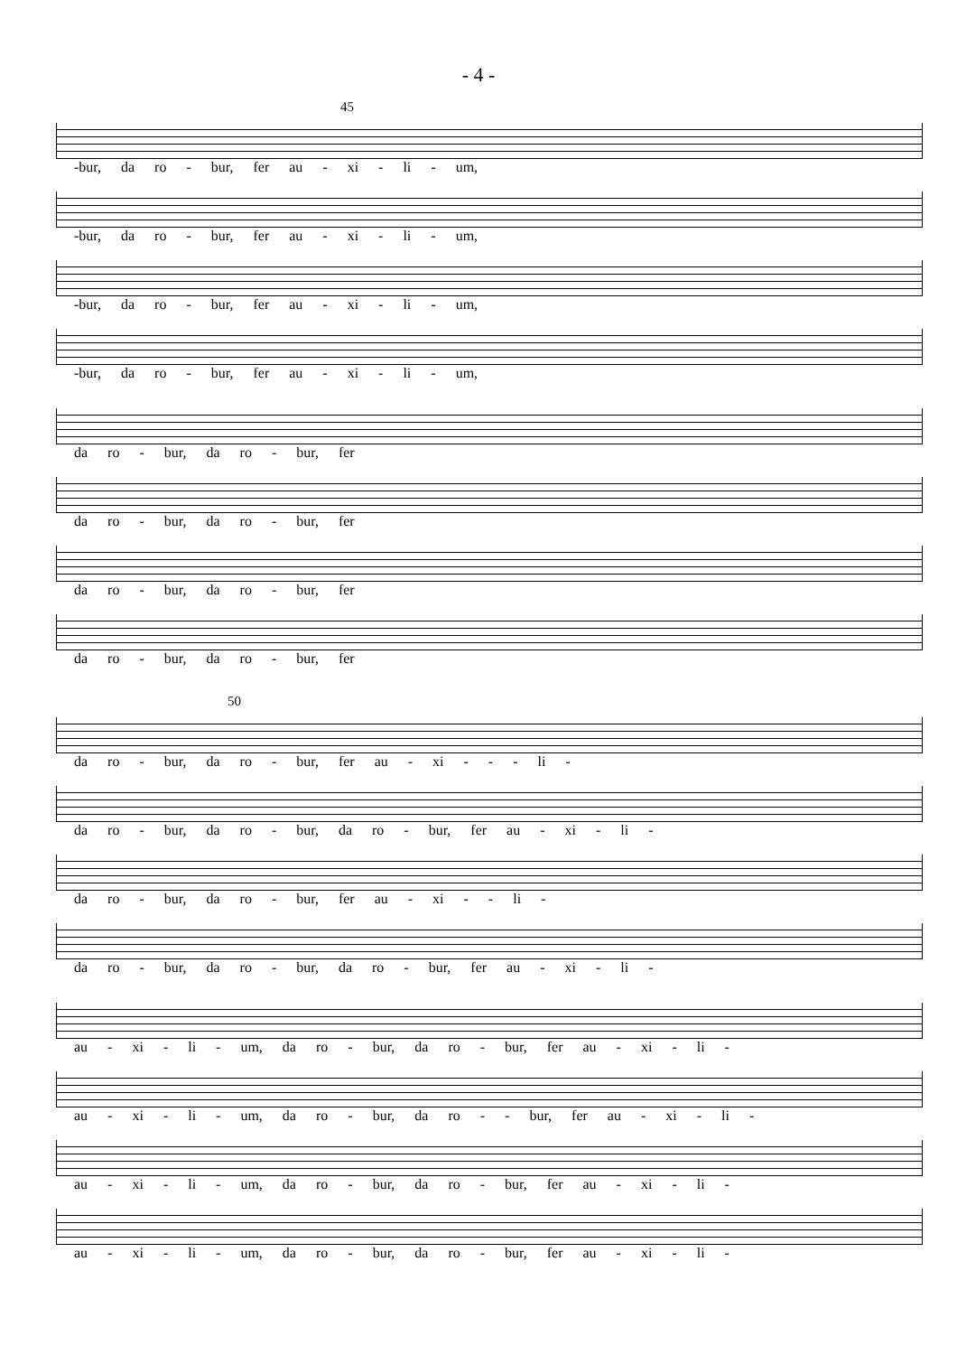- 4 -
45
-bur, da ro - bur, fer au - xi - li - um,
-bur, da ro - bur, fer au - xi - li - um,
-bur, da ro - bur, fer au - xi - li - um,
-bur, da ro - bur, fer au - xi - li - um,
da ro - bur, da ro - bur, fer
da ro - bur, da ro - bur, fer
da ro - bur, da ro - bur, fer
da ro - bur, da ro - bur, fer
50
da ro - bur, da ro - bur, fer au - xi - - - li -
da ro - bur, da ro - bur, da ro - bur, fer au - xi - li -
da ro - bur, da ro - bur, fer au - xi - - li -
da ro - bur, da ro - bur, da ro - bur, fer au - xi - li -
au - xi - li - um, da ro - bur, da ro - bur, fer au - xi - li -
au - xi - li - um, da ro - bur, da ro - - bur, fer au - xi - li -
au - xi - li - um, da ro - bur, da ro - bur, fer au - xi - li -
au - xi - li - um, da ro - bur, da ro - bur, fer au - xi - li -